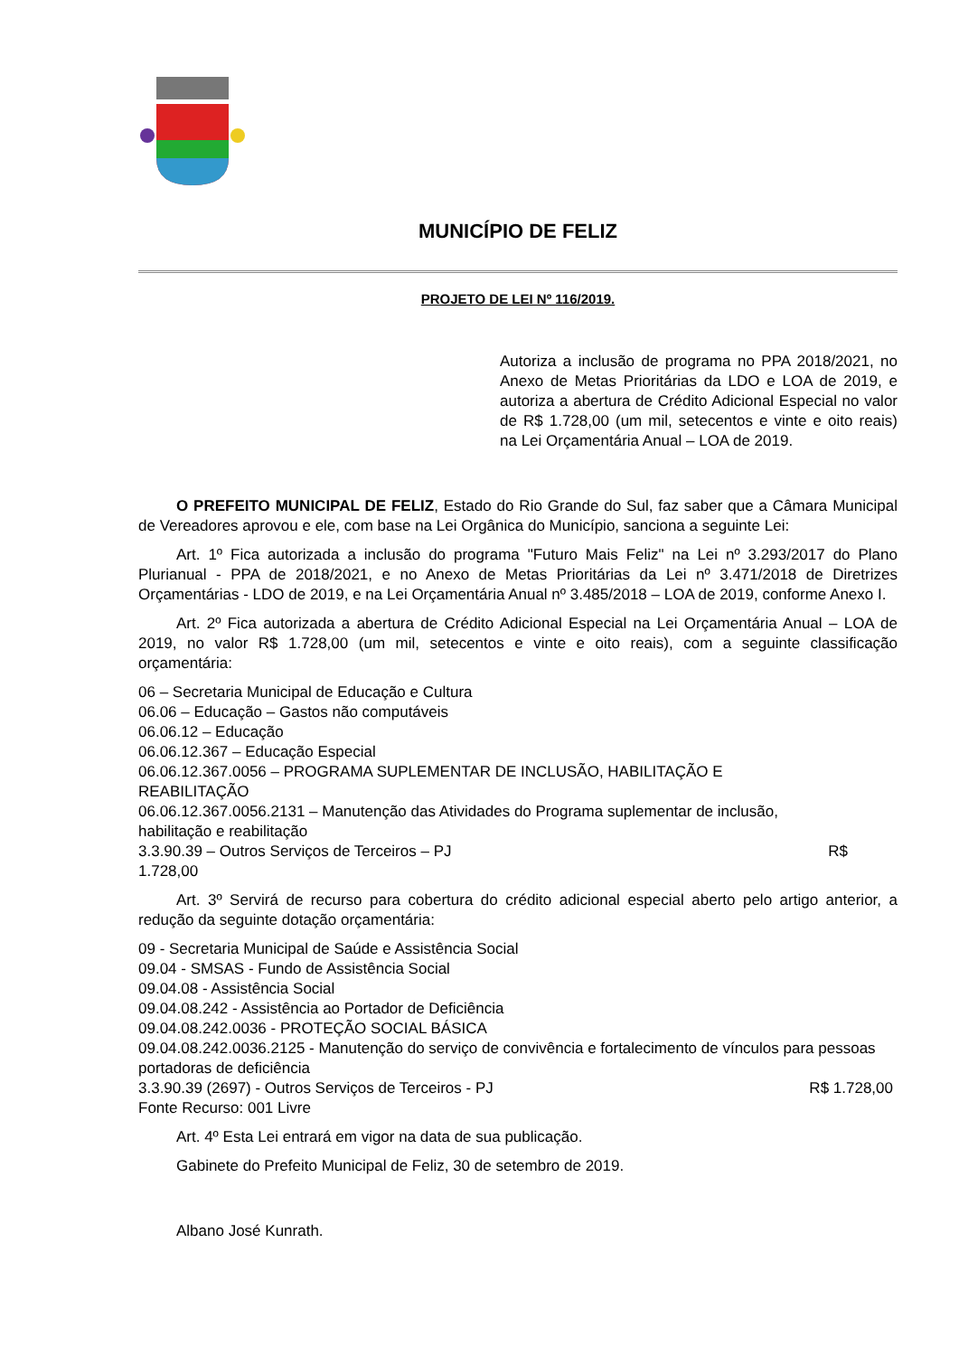MUNICÍPIO DE FELIZ
PROJETO DE LEI Nº 116/2019.
Autoriza a inclusão de programa no PPA 2018/2021, no Anexo de Metas Prioritárias da LDO e LOA de 2019, e autoriza a abertura de Crédito Adicional Especial no valor de R$ 1.728,00 (um mil, setecentos e vinte e oito reais) na Lei Orçamentária Anual – LOA de 2019.
O PREFEITO MUNICIPAL DE FELIZ, Estado do Rio Grande do Sul, faz saber que a Câmara Municipal de Vereadores aprovou e ele, com base na Lei Orgânica do Município, sanciona a seguinte Lei:
Art. 1º Fica autorizada a inclusão do programa "Futuro Mais Feliz" na Lei nº 3.293/2017 do Plano Plurianual - PPA de 2018/2021, e no Anexo de Metas Prioritárias da Lei nº 3.471/2018 de Diretrizes Orçamentárias - LDO de 2019, e na Lei Orçamentária Anual nº 3.485/2018 – LOA de 2019, conforme Anexo I.
Art. 2º Fica autorizada a abertura de Crédito Adicional Especial na Lei Orçamentária Anual – LOA de 2019, no valor R$ 1.728,00 (um mil, setecentos e vinte e oito reais), com a seguinte classificação orçamentária:
06 – Secretaria Municipal de Educação e Cultura
06.06 – Educação – Gastos não computáveis
06.06.12 – Educação
06.06.12.367 – Educação Especial
06.06.12.367.0056 – PROGRAMA SUPLEMENTAR DE INCLUSÃO, HABILITAÇÃO E
REABILITAÇÃO
06.06.12.367.0056.2131 – Manutenção das Atividades do Programa suplementar de inclusão,
habilitação e reabilitação
3.3.90.39 – Outros Serviços de Terceiros – PJ R$
1.728,00
Art. 3º Servirá de recurso para cobertura do crédito adicional especial aberto pelo artigo anterior, a redução da seguinte dotação orçamentária:
09 - Secretaria Municipal de Saúde e Assistência Social
09.04 - SMSAS - Fundo de Assistência Social
09.04.08 - Assistência Social
09.04.08.242 - Assistência ao Portador de Deficiência
09.04.08.242.0036 - PROTEÇÃO SOCIAL BÁSICA
09.04.08.242.0036.2125 - Manutenção do serviço de convivência e fortalecimento de vínculos para pessoas portadoras de deficiência
3.3.90.39 (2697) - Outros Serviços de Terceiros - PJ R$ 1.728,00
Fonte Recurso: 001 Livre
Art. 4º Esta Lei entrará em vigor na data de sua publicação.
Gabinete do Prefeito Municipal de Feliz, 30 de setembro de 2019.
Albano José Kunrath.